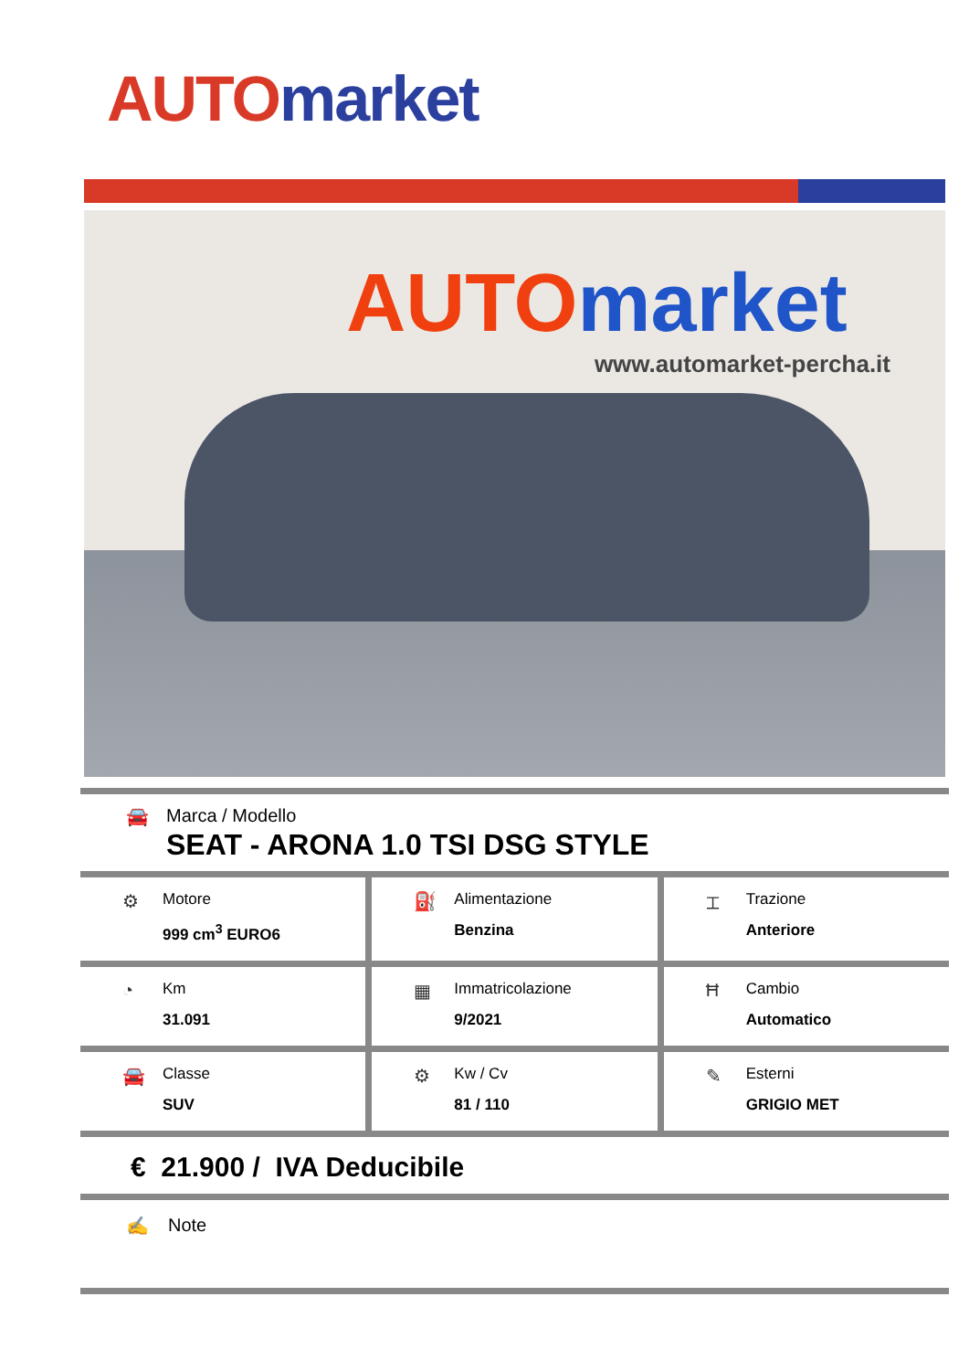AUTO market
AUTO market
www.automarket-percha.it
🚘 Marca / Modello
SEAT - ARONA 1.0 TSI DSG STYLE
⚙
Motore
999 cm<sup>3</sup> EURO6
⛽
Alimentazione
Benzina
⌶
Trazione
Anteriore
◔
Km
31.091
▦
Immatricolazione
9/2021
Ħ
Cambio
Automatico
🚘
Classe
SUV
⚙
Kw / Cv
81 / 110
✎
Esterni
GRIGIO MET
€ 21.900 / IVA Deducibile
✍ Note